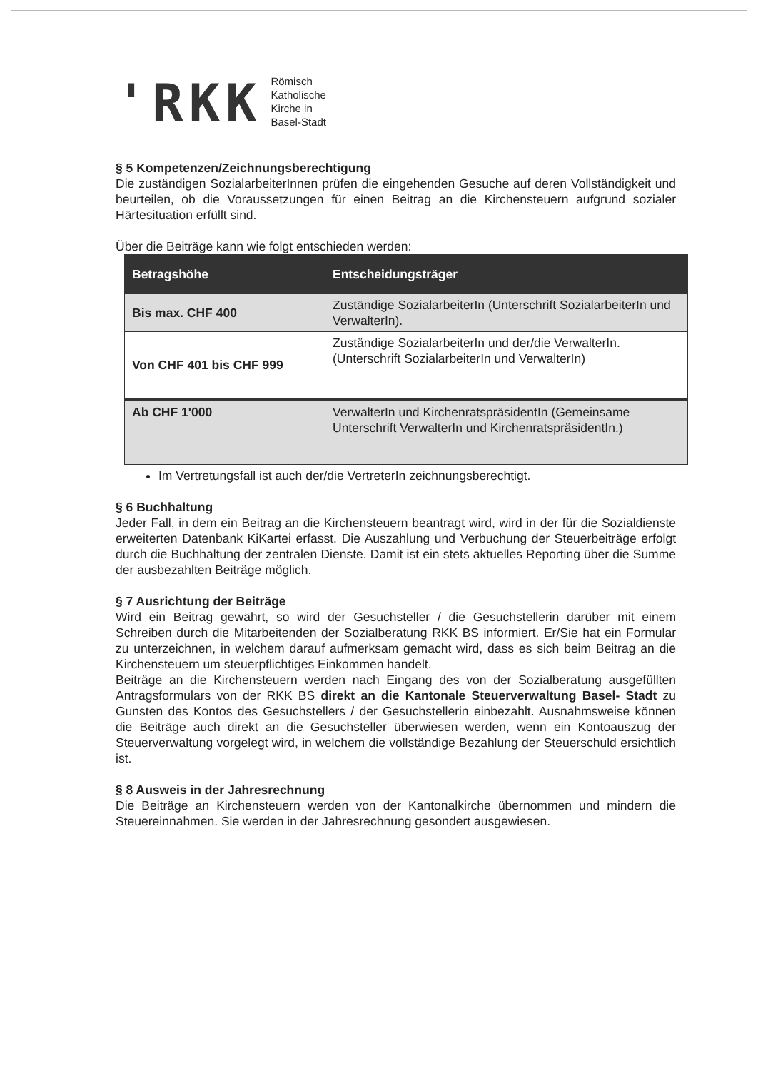'RKK
Römisch
Katholische
Kirche in
Basel-Stadt
§ 5 Kompetenzen/Zeichnungsberechtigung
Die zuständigen SozialarbeiterInnen prüfen die eingehenden Gesuche auf deren Vollständigkeit und beurteilen, ob die Voraussetzungen für einen Beitrag an die Kirchensteuern aufgrund sozialer Härtesituation erfüllt sind.
Über die Beiträge kann wie folgt entschieden werden:
| Betragshöhe | Entscheidungsträger |
| --- | --- |
| Bis max. CHF 400 | Zuständige SozialarbeiterIn (Unterschrift SozialarbeiterIn und VerwalterIn). |
| Von CHF 401 bis CHF 999 | Zuständige SozialarbeiterIn und der/die VerwalterIn. (Unterschrift SozialarbeiterIn und VerwalterIn) |
| Ab CHF 1'000 | VerwalterIn und KirchenratspräsidentIn (Gemeinsame Unterschrift VerwalterIn und KirchenratspräsidentIn.) |
Im Vertretungsfall ist auch der/die VertreterIn zeichnungsberechtigt.
§ 6 Buchhaltung
Jeder Fall, in dem ein Beitrag an die Kirchensteuern beantragt wird, wird in der für die Sozialdienste erweiterten Datenbank KiKartei erfasst. Die Auszahlung und Verbuchung der Steuerbeiträge erfolgt durch die Buchhaltung der zentralen Dienste. Damit ist ein stets aktuelles Reporting über die Summe der ausbezahlten Beiträge möglich.
§ 7 Ausrichtung der Beiträge
Wird ein Beitrag gewährt, so wird der Gesuchsteller / die Gesuchstellerin darüber mit einem Schreiben durch die Mitarbeitenden der Sozialberatung RKK BS informiert. Er/Sie hat ein Formular zu unterzeichnen, in welchem darauf aufmerksam gemacht wird, dass es sich beim Beitrag an die Kirchensteuern um steuerpflichtiges Einkommen handelt.
Beiträge an die Kirchensteuern werden nach Eingang des von der Sozialberatung ausgefüllten Antragsformulars von der RKK BS direkt an die Kantonale Steuerverwaltung Basel- Stadt zu Gunsten des Kontos des Gesuchstellers / der Gesuchstellerin einbezahlt. Ausnahmsweise können die Beiträge auch direkt an die Gesuchsteller überwiesen werden, wenn ein Kontoauszug der Steuerverwaltung vorgelegt wird, in welchem die vollständige Bezahlung der Steuerschuld ersichtlich ist.
§ 8 Ausweis in der Jahresrechnung
Die Beiträge an Kirchensteuern werden von der Kantonalkirche übernommen und mindern die Steuereinnahmen. Sie werden in der Jahresrechnung gesondert ausgewiesen.